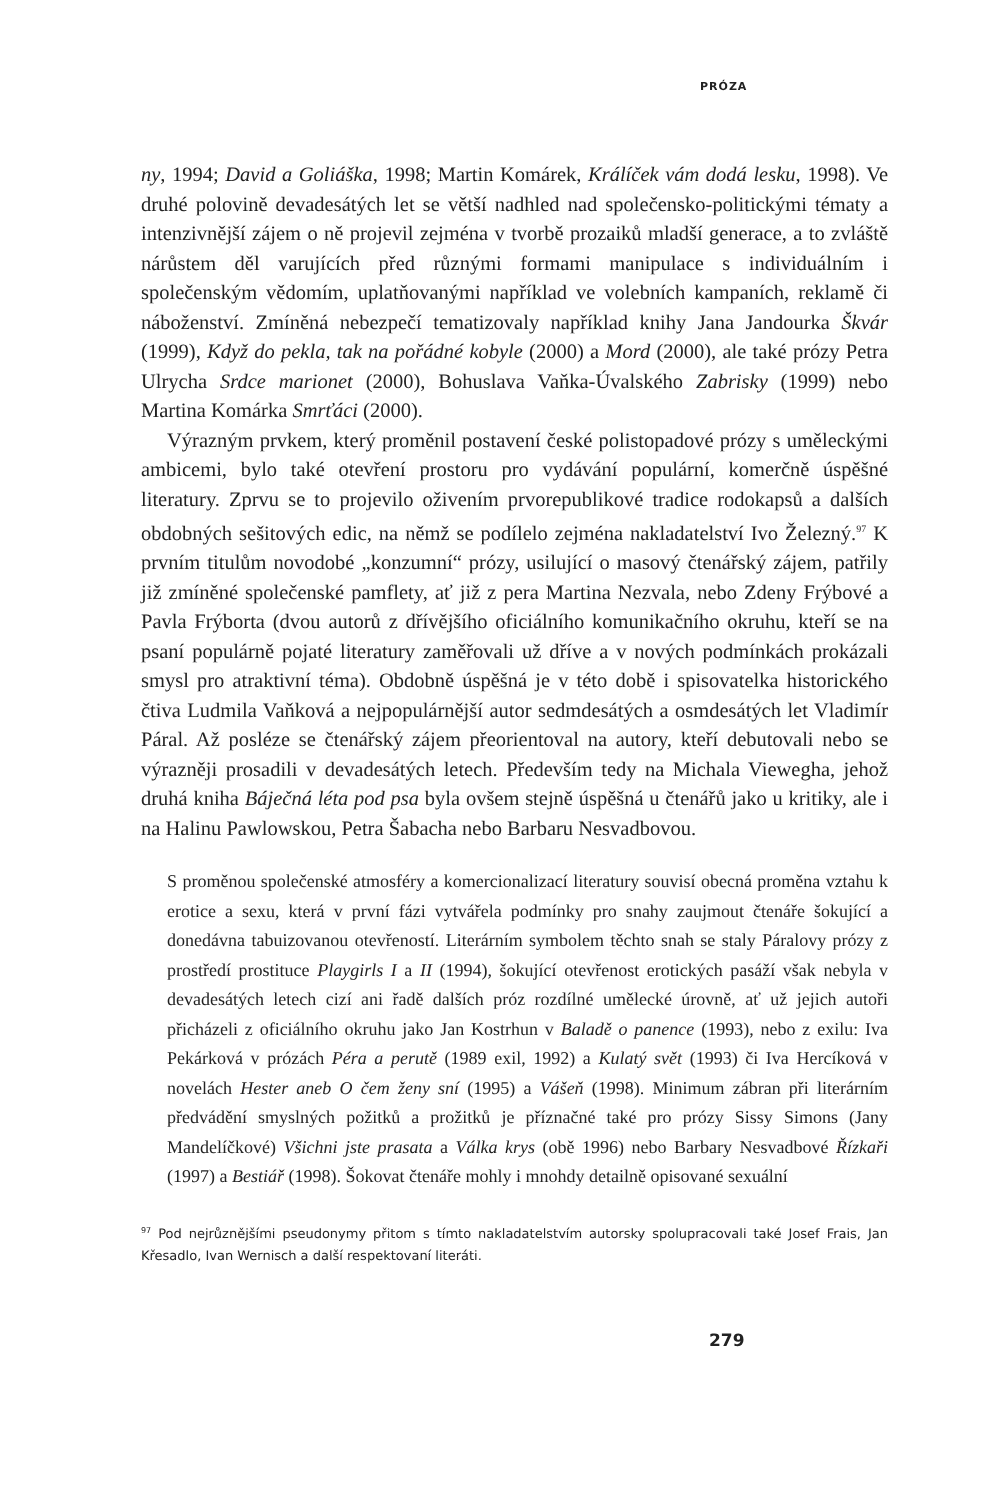PRÓZA
ny, 1994; David a Goliáška, 1998; Martin Komárek, Králíček vám dodá lesku, 1998). Ve druhé polovině devadesátých let se větší nadhled nad společensko-politickými tématy a intenzivnější zájem o ně projevil zejména v tvorbě prozaiků mladší generace, a to zvláště nárůstem děl varujících před různými formami manipulace s individuálním i společenským vědomím, uplatňovanými například ve volebních kampaních, reklamě či náboženství. Zmíněná nebezpečí tematizovaly například knihy Jana Jandourka Škvár (1999), Když do pekla, tak na pořádné kobyle (2000) a Mord (2000), ale také prózy Petra Ulrycha Srdce marionet (2000), Bohuslava Vaňka-Úvalského Zabrisky (1999) nebo Martina Komárka Smrťáci (2000).
Výrazným prvkem, který proměnil postavení české polistopadové prózy s uměleckými ambicemi, bylo také otevření prostoru pro vydávání populární, komerčně úspěšné literatury. Zprvu se to projevilo oživením prvorepublikové tradice rodokapsů a dalších obdobných sešitových edic, na němž se podílelo zejména nakladatelství Ivo Železný.<sup>97</sup> K prvním titulům novodobé „konzumní“ prózy, usilující o masový čtenářský zájem, patřily již zmíněné společenské pamflety, ať již z pera Martina Nezvala, nebo Zdeny Frýbové a Pavla Frýborta (dvou autorů z dřívějšího oficiálního komunikačního okruhu, kteří se na psaní populárně pojaté literatury zaměřovali už dříve a v nových podmínkách prokázali smysl pro atraktivní téma). Obdobně úspěšná je v této době i spisovatelka historického čtiva Ludmila Vaňková a nejpopulárnější autor sedmdesátých a osmdesátých let Vladimír Páral. Až posléze se čtenářský zájem přeorientoval na autory, kteří debutovali nebo se výrazněji prosadili v devadesátých letech. Především tedy na Michala Viewegha, jehož druhá kniha Báječná léta pod psa byla ovšem stejně úspěšná u čtenářů jako u kritiky, ale i na Halinu Pawlowskou, Petra Šabacha nebo Barbaru Nesvadbovou.
S proměnou společenské atmosféry a komercionalizací literatury souvisí obecná proměna vztahu k erotice a sexu, která v první fázi vytvářela podmínky pro snahy zaujmout čtenáře šokující a donedávna tabuizovanou otevřeností. Literárním symbolem těchto snah se staly Páralovy prózy z prostředí prostituce Playgirls I a II (1994), šokující otevřenost erotických pasáží však nebyla v devadesátých letech cizí ani řadě dalších próz rozdílné umělecké úrovně, ať už jejich autoři přicházeli z oficiálního okruhu jako Jan Kostrhun v Baladě o panence (1993), nebo z exilu: Iva Pekárková v prózách Péra a perutě (1989 exil, 1992) a Kulatý svět (1993) či Iva Hercíková v novelách Hester aneb O čem ženy sní (1995) a Vášeň (1998). Minimum zábran při literárním předvádění smyslných požitků a prožitků je příznačné také pro prózy Sissy Simons (Jany Mandelíčkové) Všichni jste prasata a Válka krys (obě 1996) nebo Barbary Nesvadbové Řízkaři (1997) a Bestiář (1998). Šokovat čtenáře mohly i mnohdy detailně opisované sexuální
<sup>97</sup> Pod nejrůznějšími pseudonymy přitom s tímto nakladatelstvím autorsky spolupracovali také Josef Frais, Jan Křesadlo, Ivan Wernisch a další respektovaní literáti.
279